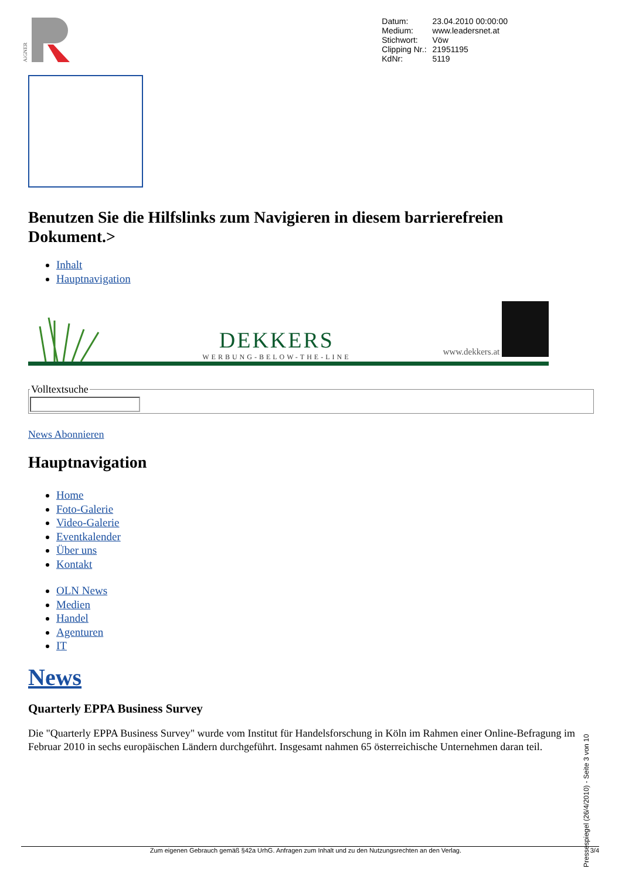AiGNER
| Datum: | 23.04.2010 00:00:00 |
| Medium: | www.leadersnet.at |
| Stichwort: | Vöw |
| Clipping Nr.: | 21951195 |
| KdNr: | 5119 |
Benutzen Sie die Hilfslinks zum Navigieren in diesem barrierefreien Dokument.>
Inhalt
Hauptnavigation
DEKKERS
WERBUNG-BELOW-THE-LINE
www.dekkers.at
Volltextsuche
News Abonnieren
Hauptnavigation
Home
Foto-Galerie
Video-Galerie
Eventkalender
Über uns
Kontakt
OLN News
Medien
Handel
Agenturen
IT
News
Quarterly EPPA Business Survey
Die "Quarterly EPPA Business Survey" wurde vom Institut für Handelsforschung in Köln im Rahmen einer Online-Befragung im Februar 2010 in sechs europäischen Ländern durchgeführt. Insgesamt nahmen 65 österreichische Unternehmen daran teil.
Zum eigenen Gebrauch gemäß §42a UrhG. Anfragen zum Inhalt und zu den Nutzungsrechten an den Verlag. 3/4
Pressespiegel (26/4/2010) - Seite 3 von 10